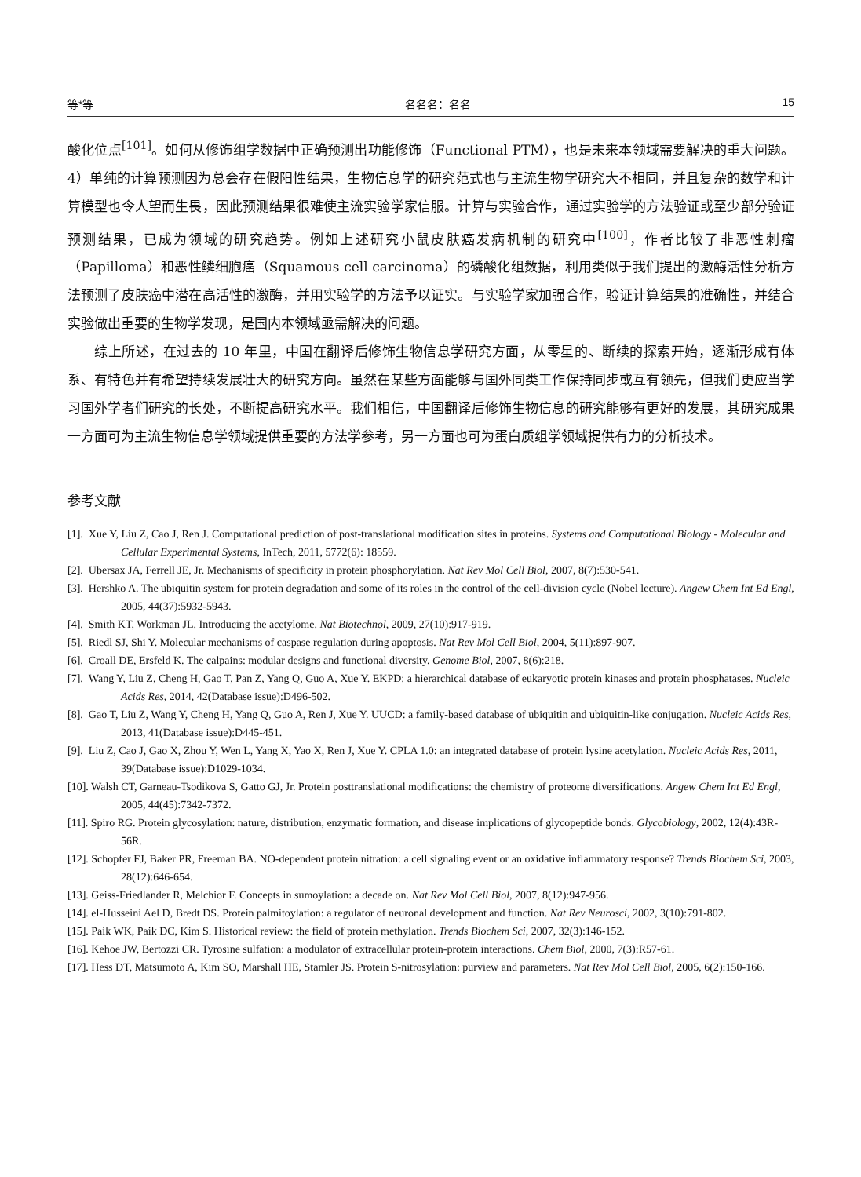等*等 名名名：名名 15
酸化位点<sup>[101]</sup>。如何从修饰组学数据中正确预测出功能修饰（Functional PTM），也是未来本领域需要解决的重大问题。4）单纯的计算预测因为总会存在假阳性结果，生物信息学的研究范式也与主流生物学研究大不相同，并且复杂的数学和计算模型也令人望而生畏，因此预测结果很难使主流实验学家信服。计算与实验合作，通过实验学的方法验证或至少部分验证预测结果，已成为领域的研究趋势。例如上述研究小鼠皮肤癌发病机制的研究中<sup>[100]</sup>，作者比较了非恶性刺瘤（Papilloma）和恶性鳞细胞癌（Squamous cell carcinoma）的磷酸化组数据，利用类似于我们提出的激酶活性分析方法预测了皮肤癌中潜在高活性的激酶，并用实验学的方法予以证实。与实验学家加强合作，验证计算结果的准确性，并结合实验做出重要的生物学发现，是国内本领域亟需解决的问题。
综上所述，在过去的 10 年里，中国在翻译后修饰生物信息学研究方面，从零星的、断续的探索开始，逐渐形成有体系、有特色并有希望持续发展壮大的研究方向。虽然在某些方面能够与国外同类工作保持同步或互有领先，但我们更应当学习国外学者们研究的长处，不断提高研究水平。我们相信，中国翻译后修饰生物信息的研究能够有更好的发展，其研究成果一方面可为主流生物信息学领域提供重要的方法学参考，另一方面也可为蛋白质组学领域提供有力的分析技术。
参考文献
[1]. Xue Y, Liu Z, Cao J, Ren J. Computational prediction of post-translational modification sites in proteins. Systems and Computational Biology - Molecular and Cellular Experimental Systems, InTech, 2011, 5772(6): 18559.
[2]. Ubersax JA, Ferrell JE, Jr. Mechanisms of specificity in protein phosphorylation. Nat Rev Mol Cell Biol, 2007, 8(7):530-541.
[3]. Hershko A. The ubiquitin system for protein degradation and some of its roles in the control of the cell-division cycle (Nobel lecture). Angew Chem Int Ed Engl, 2005, 44(37):5932-5943.
[4]. Smith KT, Workman JL. Introducing the acetylome. Nat Biotechnol, 2009, 27(10):917-919.
[5]. Riedl SJ, Shi Y. Molecular mechanisms of caspase regulation during apoptosis. Nat Rev Mol Cell Biol, 2004, 5(11):897-907.
[6]. Croall DE, Ersfeld K. The calpains: modular designs and functional diversity. Genome Biol, 2007, 8(6):218.
[7]. Wang Y, Liu Z, Cheng H, Gao T, Pan Z, Yang Q, Guo A, Xue Y. EKPD: a hierarchical database of eukaryotic protein kinases and protein phosphatases. Nucleic Acids Res, 2014, 42(Database issue):D496-502.
[8]. Gao T, Liu Z, Wang Y, Cheng H, Yang Q, Guo A, Ren J, Xue Y. UUCD: a family-based database of ubiquitin and ubiquitin-like conjugation. Nucleic Acids Res, 2013, 41(Database issue):D445-451.
[9]. Liu Z, Cao J, Gao X, Zhou Y, Wen L, Yang X, Yao X, Ren J, Xue Y. CPLA 1.0: an integrated database of protein lysine acetylation. Nucleic Acids Res, 2011, 39(Database issue):D1029-1034.
[10]. Walsh CT, Garneau-Tsodikova S, Gatto GJ, Jr. Protein posttranslational modifications: the chemistry of proteome diversifications. Angew Chem Int Ed Engl, 2005, 44(45):7342-7372.
[11]. Spiro RG. Protein glycosylation: nature, distribution, enzymatic formation, and disease implications of glycopeptide bonds. Glycobiology, 2002, 12(4):43R-56R.
[12]. Schopfer FJ, Baker PR, Freeman BA. NO-dependent protein nitration: a cell signaling event or an oxidative inflammatory response? Trends Biochem Sci, 2003, 28(12):646-654.
[13]. Geiss-Friedlander R, Melchior F. Concepts in sumoylation: a decade on. Nat Rev Mol Cell Biol, 2007, 8(12):947-956.
[14]. el-Husseini Ael D, Bredt DS. Protein palmitoylation: a regulator of neuronal development and function. Nat Rev Neurosci, 2002, 3(10):791-802.
[15]. Paik WK, Paik DC, Kim S. Historical review: the field of protein methylation. Trends Biochem Sci, 2007, 32(3):146-152.
[16]. Kehoe JW, Bertozzi CR. Tyrosine sulfation: a modulator of extracellular protein-protein interactions. Chem Biol, 2000, 7(3):R57-61.
[17]. Hess DT, Matsumoto A, Kim SO, Marshall HE, Stamler JS. Protein S-nitrosylation: purview and parameters. Nat Rev Mol Cell Biol, 2005, 6(2):150-166.